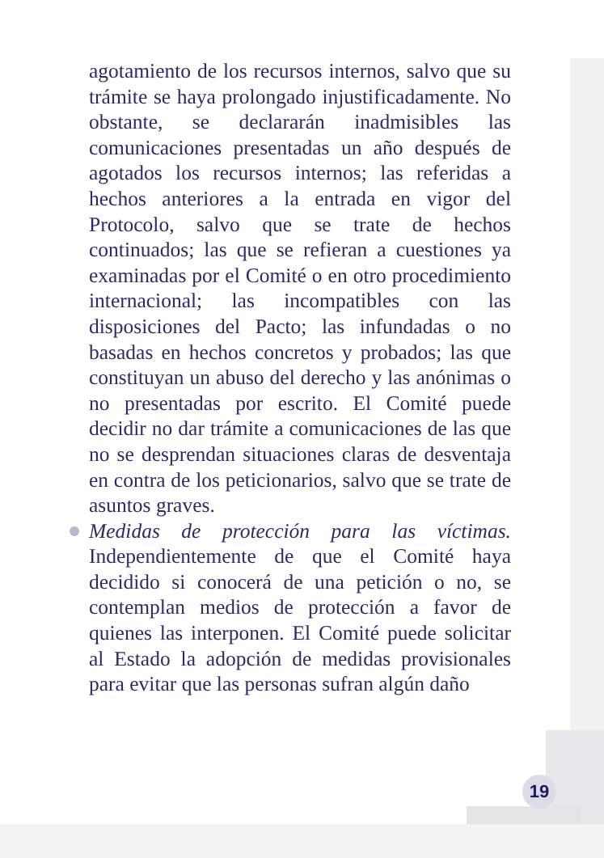agotamiento de los recursos internos, salvo que su trámite se haya prolongado injustificadamente. No obstante, se declararán inadmisibles las comunicaciones presentadas un año después de agotados los recursos internos; las referidas a hechos anteriores a la entrada en vigor del Protocolo, salvo que se trate de hechos continuados; las que se refieran a cuestiones ya examinadas por el Comité o en otro procedimiento internacional; las incompatibles con las disposiciones del Pacto; las infundadas o no basadas en hechos concretos y probados; las que constituyan un abuso del derecho y las anónimas o no presentadas por escrito. El Comité puede decidir no dar trámite a comunicaciones de las que no se desprendan situaciones claras de desventaja en contra de los peticionarios, salvo que se trate de asuntos graves.
Medidas de protección para las víctimas. Independientemente de que el Comité haya decidido si conocerá de una petición o no, se contemplan medios de protección a favor de quienes las interponen. El Comité puede solicitar al Estado la adopción de medidas provisionales para evitar que las personas sufran algún daño
19